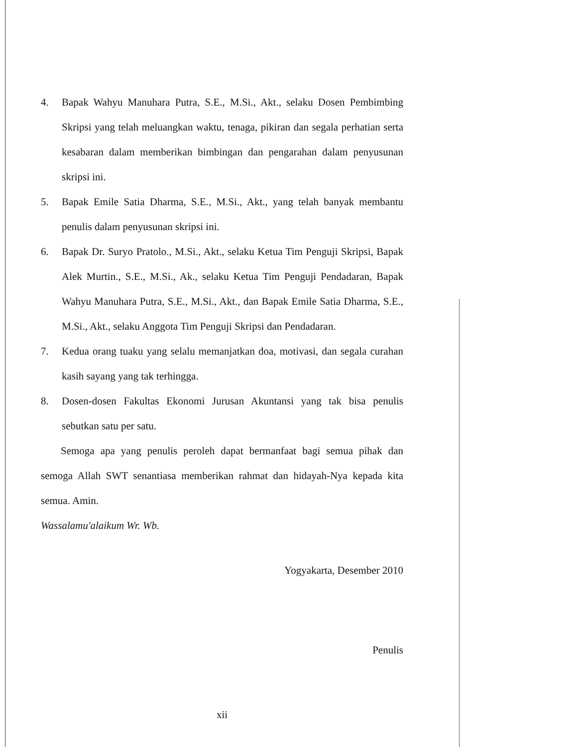4. Bapak Wahyu Manuhara Putra, S.E., M.Si., Akt., selaku Dosen Pembimbing Skripsi yang telah meluangkan waktu, tenaga, pikiran dan segala perhatian serta kesabaran dalam memberikan bimbingan dan pengarahan dalam penyusunan skripsi ini.
5. Bapak Emile Satia Dharma, S.E., M.Si., Akt., yang telah banyak membantu penulis dalam penyusunan skripsi ini.
6. Bapak Dr. Suryo Pratolo., M.Si., Akt., selaku Ketua Tim Penguji Skripsi, Bapak Alek Murtin., S.E., M.Si., Ak., selaku Ketua Tim Penguji Pendadaran, Bapak Wahyu Manuhara Putra, S.E., M.Si., Akt., dan Bapak Emile Satia Dharma, S.E., M.Si., Akt., selaku Anggota Tim Penguji Skripsi dan Pendadaran.
7. Kedua orang tuaku yang selalu memanjatkan doa, motivasi, dan segala curahan kasih sayang yang tak terhingga.
8. Dosen-dosen Fakultas Ekonomi Jurusan Akuntansi yang tak bisa penulis sebutkan satu per satu.
Semoga apa yang penulis peroleh dapat bermanfaat bagi semua pihak dan semoga Allah SWT senantiasa memberikan rahmat dan hidayah-Nya kepada kita semua. Amin.
Wassalamu'alaikum Wr. Wb.
Yogyakarta, Desember 2010
Penulis
xii